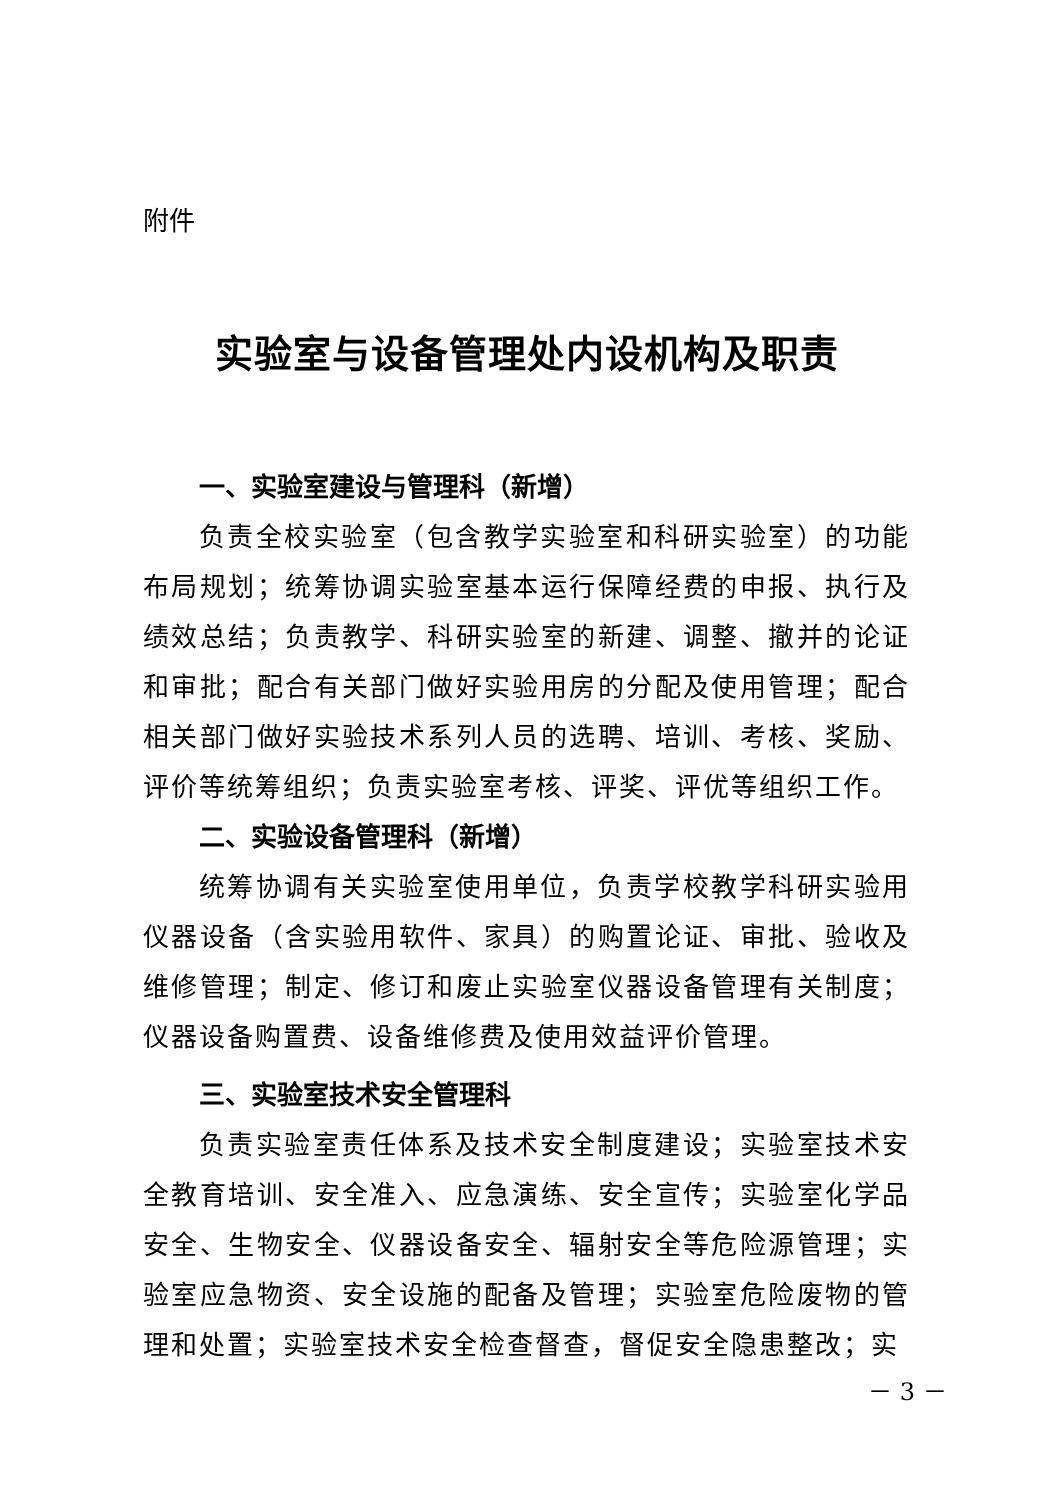附件
实验室与设备管理处内设机构及职责
一、实验室建设与管理科（新增）
负责全校实验室（包含教学实验室和科研实验室）的功能布局规划；统筹协调实验室基本运行保障经费的申报、执行及绩效总结；负责教学、科研实验室的新建、调整、撤并的论证和审批；配合有关部门做好实验用房的分配及使用管理；配合相关部门做好实验技术系列人员的选聘、培训、考核、奖励、评价等统筹组织；负责实验室考核、评奖、评优等组织工作。
二、实验设备管理科（新增）
统筹协调有关实验室使用单位，负责学校教学科研实验用仪器设备（含实验用软件、家具）的购置论证、审批、验收及维修管理；制定、修订和废止实验室仪器设备管理有关制度；仪器设备购置费、设备维修费及使用效益评价管理。
三、实验室技术安全管理科
负责实验室责任体系及技术安全制度建设；实验室技术安全教育培训、安全准入、应急演练、安全宣传；实验室化学品安全、生物安全、仪器设备安全、辐射安全等危险源管理；实验室应急物资、安全设施的配备及管理；实验室危险废物的管理和处置；实验室技术安全检查督查，督促安全隐患整改；实
－ 3 －